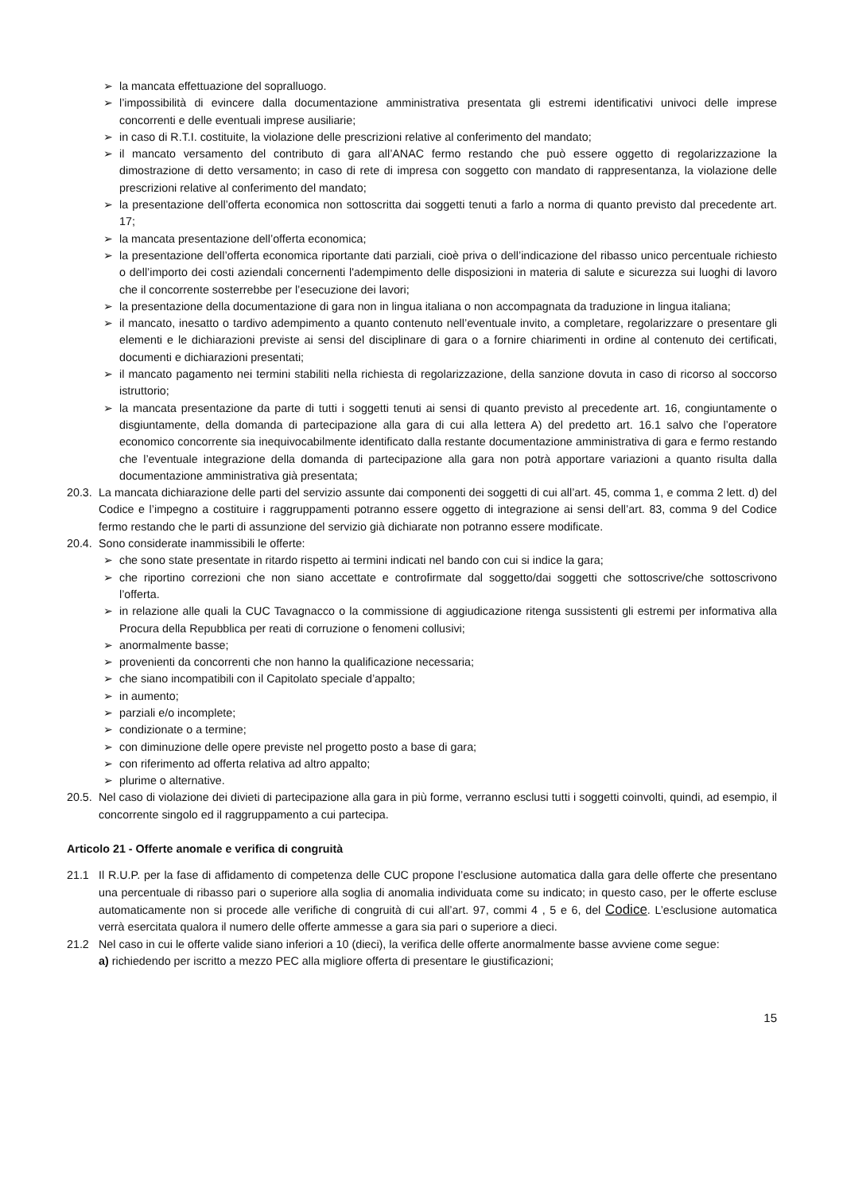➢ la mancata effettuazione del sopralluogo.
➢ l’impossibilità di evincere dalla documentazione amministrativa presentata gli estremi identificativi univoci delle imprese concorrenti e delle eventuali imprese ausiliarie;
➢ in caso di R.T.I. costituite, la violazione delle prescrizioni relative al conferimento del mandato;
➢ il mancato versamento del contributo di gara all’ANAC fermo restando che può essere oggetto di regolarizzazione la dimostrazione di detto versamento; in caso di rete di impresa con soggetto con mandato di rappresentanza, la violazione delle prescrizioni relative al conferimento del mandato;
➢ la presentazione dell’offerta economica non sottoscritta dai soggetti tenuti a farlo a norma di quanto previsto dal precedente art. 17;
➢ la mancata presentazione dell’offerta economica;
➢ la presentazione dell’offerta economica riportante dati parziali, cioè priva o dell’indicazione del ribasso unico percentuale richiesto o dell’importo dei costi aziendali concernenti l'adempimento delle disposizioni in materia di salute e sicurezza sui luoghi di lavoro che il concorrente sosterrebbe per l’esecuzione dei lavori;
➢ la presentazione della documentazione di gara non in lingua italiana o non accompagnata da traduzione in lingua italiana;
➢ il mancato, inesatto o tardivo adempimento a quanto contenuto nell’eventuale invito, a completare, regolarizzare o presentare gli elementi e le dichiarazioni previste ai sensi del disciplinare di gara o a fornire chiarimenti in ordine al contenuto dei certificati, documenti e dichiarazioni presentati;
➢ il mancato pagamento nei termini stabiliti nella richiesta di regolarizzazione, della sanzione dovuta in caso di ricorso al soccorso istruttorio;
➢ la mancata presentazione da parte di tutti i soggetti tenuti ai sensi di quanto previsto al precedente art. 16, congiuntamente o disgiuntamente, della domanda di partecipazione alla gara di cui alla lettera A) del predetto art. 16.1 salvo che l’operatore economico concorrente sia inequivocabilmente identificato dalla restante documentazione amministrativa di gara e fermo restando che l’eventuale integrazione della domanda di partecipazione alla gara non potrà apportare variazioni a quanto risulta dalla documentazione amministrativa già presentata;
20.3. La mancata dichiarazione delle parti del servizio assunte dai componenti dei soggetti di cui all’art. 45, comma 1, e comma 2 lett. d) del Codice e l’impegno a costituire i raggruppamenti potranno essere oggetto di integrazione ai sensi dell’art. 83, comma 9 del Codice fermo restando che le parti di assunzione del servizio già dichiarate non potranno essere modificate.
20.4. Sono considerate inammissibili le offerte:
➢ che sono state presentate in ritardo rispetto ai termini indicati nel bando con cui si indice la gara;
➢ che riportino correzioni che non siano accettate e controfirmate dal soggetto/dai soggetti che sottoscrive/che sottoscrivono l’offerta.
➢ in relazione alle quali la CUC Tavagnacco o la commissione di aggiudicazione ritenga sussistenti gli estremi per informativa alla Procura della Repubblica per reati di corruzione o fenomeni collusivi;
➢ anormalmente basse;
➢ provenienti da concorrenti che non hanno la qualificazione necessaria;
➢ che siano incompatibili con il Capitolato speciale d’appalto;
➢ in aumento;
➢ parziali e/o incomplete;
➢ condizionate o a termine;
➢ con diminuzione delle opere previste nel progetto posto a base di gara;
➢ con riferimento ad offerta relativa ad altro appalto;
➢ plurime o alternative.
20.5. Nel caso di violazione dei divieti di partecipazione alla gara in più forme, verranno esclusi tutti i soggetti coinvolti, quindi, ad esempio, il concorrente singolo ed il raggruppamento a cui partecipa.
Articolo 21 - Offerte anomale e verifica di congruità
21.1 Il R.U.P. per la fase di affidamento di competenza delle CUC propone l’esclusione automatica dalla gara delle offerte che presentano una percentuale di ribasso pari o superiore alla soglia di anomalia individuata come su indicato; in questo caso, per le offerte escluse automaticamente non si procede alle verifiche di congruità di cui all’art. 97, commi 4 , 5 e 6, del Codice. L’esclusione automatica verrà esercitata qualora il numero delle offerte ammesse a gara sia pari o superiore a dieci.
21.2 Nel caso in cui le offerte valide siano inferiori a 10 (dieci), la verifica delle offerte anormalmente basse avviene come segue:
a) richiedendo per iscritto a mezzo PEC alla migliore offerta di presentare le giustificazioni;
15